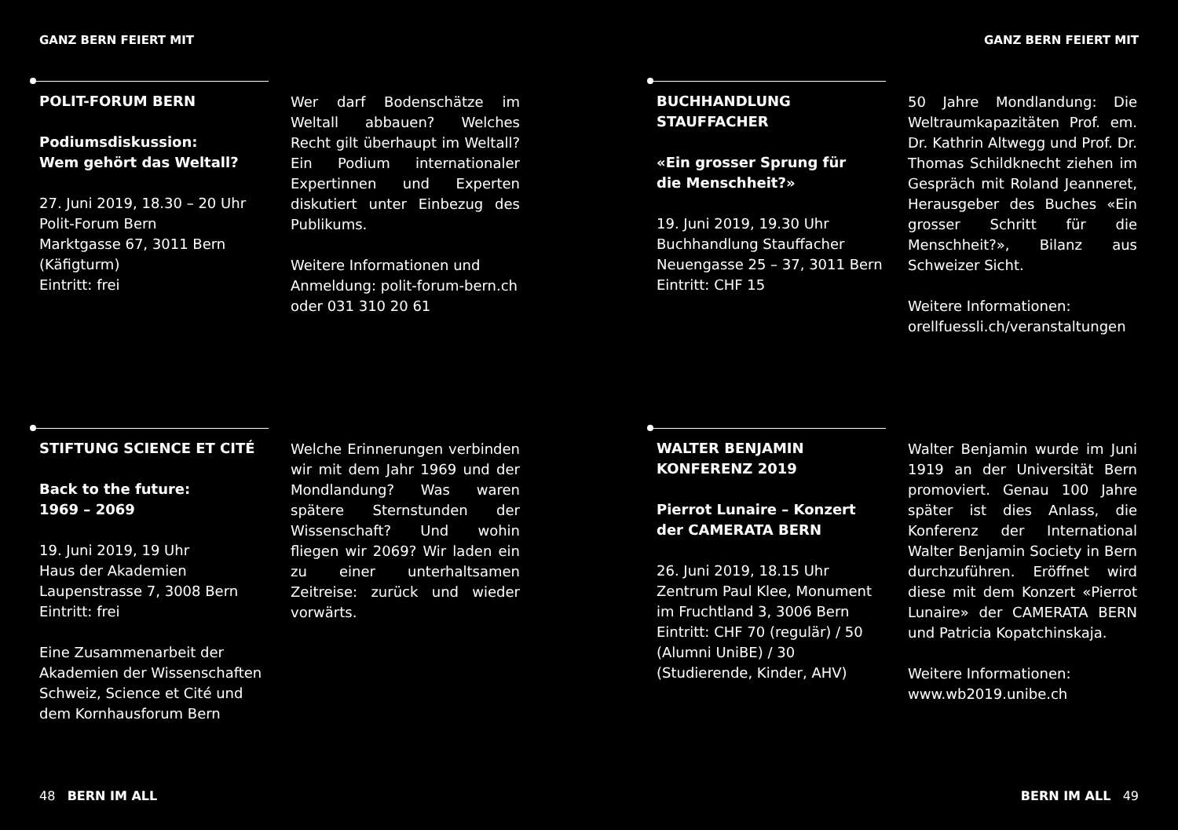GANZ BERN FEIERT MIT
POLIT-FORUM BERN
Podiumsdiskussion:
Wem gehört das Weltall?
27. Juni 2019, 18.30 – 20 Uhr
Polit-Forum Bern
Marktgasse 67, 3011 Bern
(Käfigturm)
Eintritt: frei
Wer darf Bodenschätze im Weltall abbauen? Welches Recht gilt überhaupt im Weltall? Ein Podium internationaler Expertinnen und Experten diskutiert unter Einbezug des Publikums.
Weitere Informationen und Anmeldung: polit-forum-bern.ch oder 031 310 20 61
STIFTUNG SCIENCE ET CITÉ
Back to the future:
1969 – 2069
19. Juni 2019, 19 Uhr
Haus der Akademien
Laupenstrasse 7, 3008 Bern
Eintritt: frei
Eine Zusammenarbeit der Akademien der Wissenschaften Schweiz, Science et Cité und dem Kornhausforum Bern
Welche Erinnerungen verbinden wir mit dem Jahr 1969 und der Mondlandung? Was waren spätere Sternstunden der Wissenschaft? Und wohin fliegen wir 2069? Wir laden ein zu einer unterhaltsamen Zeitreise: zurück und wieder vorwärts.
48 BERN IM ALL
GANZ BERN FEIERT MIT
BUCHHANDLUNG
STAUFFACHER
«Ein grosser Sprung für
die Menschheit?»
19. Juni 2019, 19.30 Uhr
Buchhandlung Stauffacher
Neuengasse 25 – 37, 3011 Bern
Eintritt: CHF 15
50 Jahre Mondlandung: Die Weltraumkapazitäten Prof. em. Dr. Kathrin Altwegg und Prof. Dr. Thomas Schildknecht ziehen im Gespräch mit Roland Jeanneret, Herausgeber des Buches «Ein grosser Schritt für die Menschheit?», Bilanz aus Schweizer Sicht.
Weitere Informationen:
orellfuessli.ch/veranstaltungen
WALTER BENJAMIN
KONFERENZ 2019
Pierrot Lunaire – Konzert
der CAMERATA BERN
26. Juni 2019, 18.15 Uhr
Zentrum Paul Klee, Monument im Fruchtland 3, 3006 Bern
Eintritt: CHF 70 (regulär) / 50 (Alumni UniBE) / 30 (Studierende, Kinder, AHV)
Walter Benjamin wurde im Juni 1919 an der Universität Bern promoviert. Genau 100 Jahre später ist dies Anlass, die Konferenz der International Walter Benjamin Society in Bern durchzuführen. Eröffnet wird diese mit dem Konzert «Pierrot Lunaire» der CAMERATA BERN und Patricia Kopatchinskaja.
Weitere Informationen:
www.wb2019.unibe.ch
BERN IM ALL 49